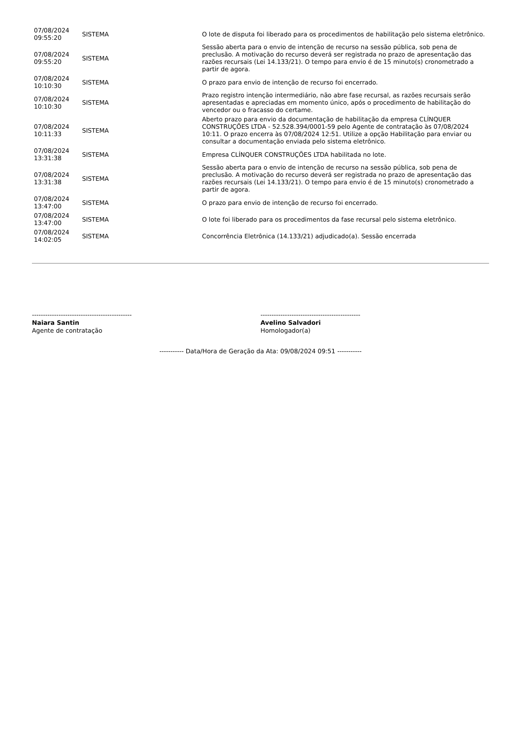| 07/08/2024 09:55:20 | SISTEMA | O lote de disputa foi liberado para os procedimentos de habilitação pelo sistema eletrônico. |
| 07/08/2024 09:55:20 | SISTEMA | Sessão aberta para o envio de intenção de recurso na sessão pública, sob pena de preclusão. A motivação do recurso deverá ser registrada no prazo de apresentação das razões recursais (Lei 14.133/21). O tempo para envio é de 15 minuto(s) cronometrado a partir de agora. |
| 07/08/2024 10:10:30 | SISTEMA | O prazo para envio de intenção de recurso foi encerrado. |
| 07/08/2024 10:10:30 | SISTEMA | Prazo registro intenção intermediário, não abre fase recursal, as razões recursais serão apresentadas e apreciadas em momento único, após o procedimento de habilitação do vencedor ou o fracasso do certame. |
| 07/08/2024 10:11:33 | SISTEMA | Aberto prazo para envio da documentação de habilitação da empresa CLÍNQUER CONSTRUÇÕES LTDA - 52.528.394/0001-59 pelo Agente de contratação às 07/08/2024 10:11. O prazo encerra às 07/08/2024 12:51. Utilize a opção Habilitação para enviar ou consultar a documentação enviada pelo sistema eletrônico. |
| 07/08/2024 13:31:38 | SISTEMA | Empresa CLÍNQUER CONSTRUÇÕES LTDA habilitada no lote. |
| 07/08/2024 13:31:38 | SISTEMA | Sessão aberta para o envio de intenção de recurso na sessão pública, sob pena de preclusão. A motivação do recurso deverá ser registrada no prazo de apresentação das razões recursais (Lei 14.133/21). O tempo para envio é de 15 minuto(s) cronometrado a partir de agora. |
| 07/08/2024 13:47:00 | SISTEMA | O prazo para envio de intenção de recurso foi encerrado. |
| 07/08/2024 13:47:00 | SISTEMA | O lote foi liberado para os procedimentos da fase recursal pelo sistema eletrônico. |
| 07/08/2024 14:02:05 | SISTEMA | Concorrência Eletrônica (14.133/21) adjudicado(a). Sessão encerrada |
---------------------------------------------
Naiara Santin
Agente de contratação
---------------------------------------------
Avelino Salvadori
Homologador(a)
----------- Data/Hora de Geração da Ata: 09/08/2024 09:51 -----------